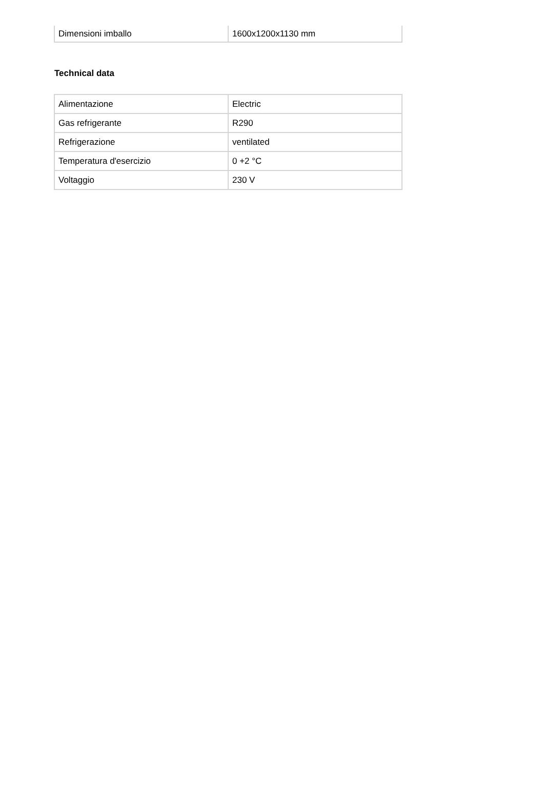| Dimensioni imballo | 1600x1200x1130 mm |
Technical data
| Alimentazione | Electric |
| Gas refrigerante | R290 |
| Refrigerazione | ventilated |
| Temperatura d'esercizio | 0 +2 °C |
| Voltaggio | 230 V |